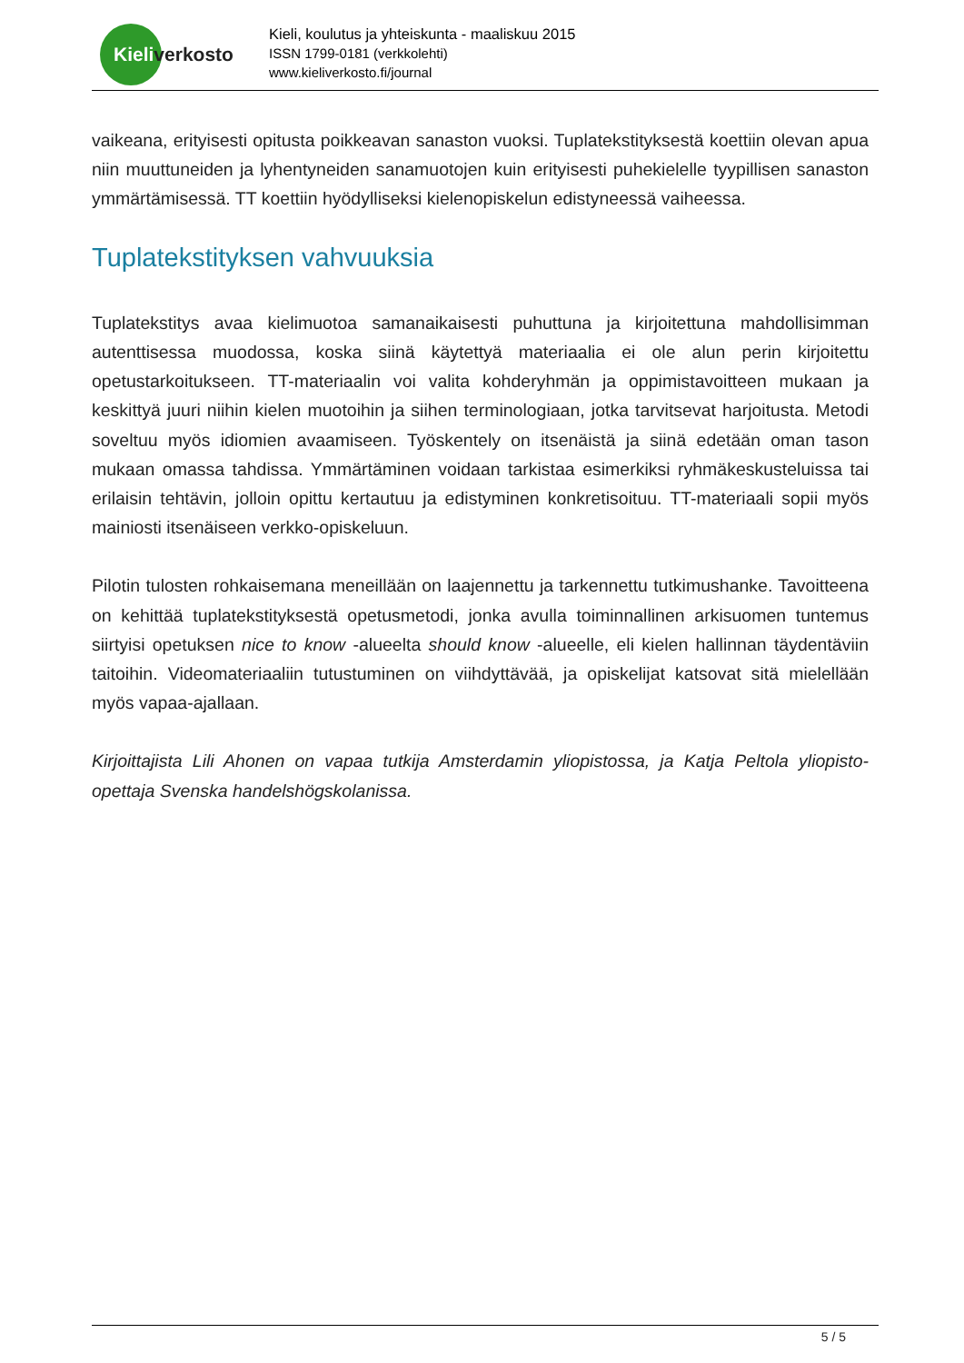Kieliverkosto
Kieli, koulutus ja yhteiskunta - maaliskuu 2015
ISSN 1799-0181 (verkkolehti)
www.kieliverkosto.fi/journal
vaikeana, erityisesti opitusta poikkeavan sanaston vuoksi. Tuplatekstityksestä koettiin olevan apua niin muuttuneiden ja lyhentyneiden sanamuotojen kuin erityisesti puhekielelle tyypillisen sanaston ymmärtämisessä. TT koettiin hyödylliseksi kielenopiskelun edistyneessä vaiheessa.
Tuplatekstityksen vahvuuksia
Tuplatekstitys avaa kielimuotoa samanaikaisesti puhuttuna ja kirjoitettuna mahdollisimman autenttisessa muodossa, koska siinä käytettyä materiaalia ei ole alun perin kirjoitettu opetustarkoitukseen. TT-materiaalin voi valita kohderyhmän ja oppimistavoitteen mukaan ja keskittyä juuri niihin kielen muotoihin ja siihen terminologiaan, jotka tarvitsevat harjoitusta. Metodi soveltuu myös idiomien avaamiseen. Työskentely on itsenäistä ja siinä edetään oman tason mukaan omassa tahdissa. Ymmärtäminen voidaan tarkistaa esimerkiksi ryhmäkeskusteluissa tai erilaisin tehtävin, jolloin opittu kertautuu ja edistyminen konkretisoituu. TT-materiaali sopii myös mainiosti itsenäiseen verkko-opiskeluun.
Pilotin tulosten rohkaisemana meneillään on laajennettu ja tarkennettu tutkimushanke. Tavoitteena on kehittää tuplatekstityksestä opetusmetodi, jonka avulla toiminnallinen arkisuomen tuntemus siirtyisi opetuksen nice to know -alueelta should know -alueelle, eli kielen hallinnan täydentäviin taitoihin. Videomateriaaliin tutustuminen on viihdyttävää, ja opiskelijat katsovat sitä mielellään myös vapaa-ajallaan.
Kirjoittajista Lili Ahonen on vapaa tutkija Amsterdamin yliopistossa, ja Katja Peltola yliopisto-opettaja Svenska handelshögskolanissa.
5 / 5